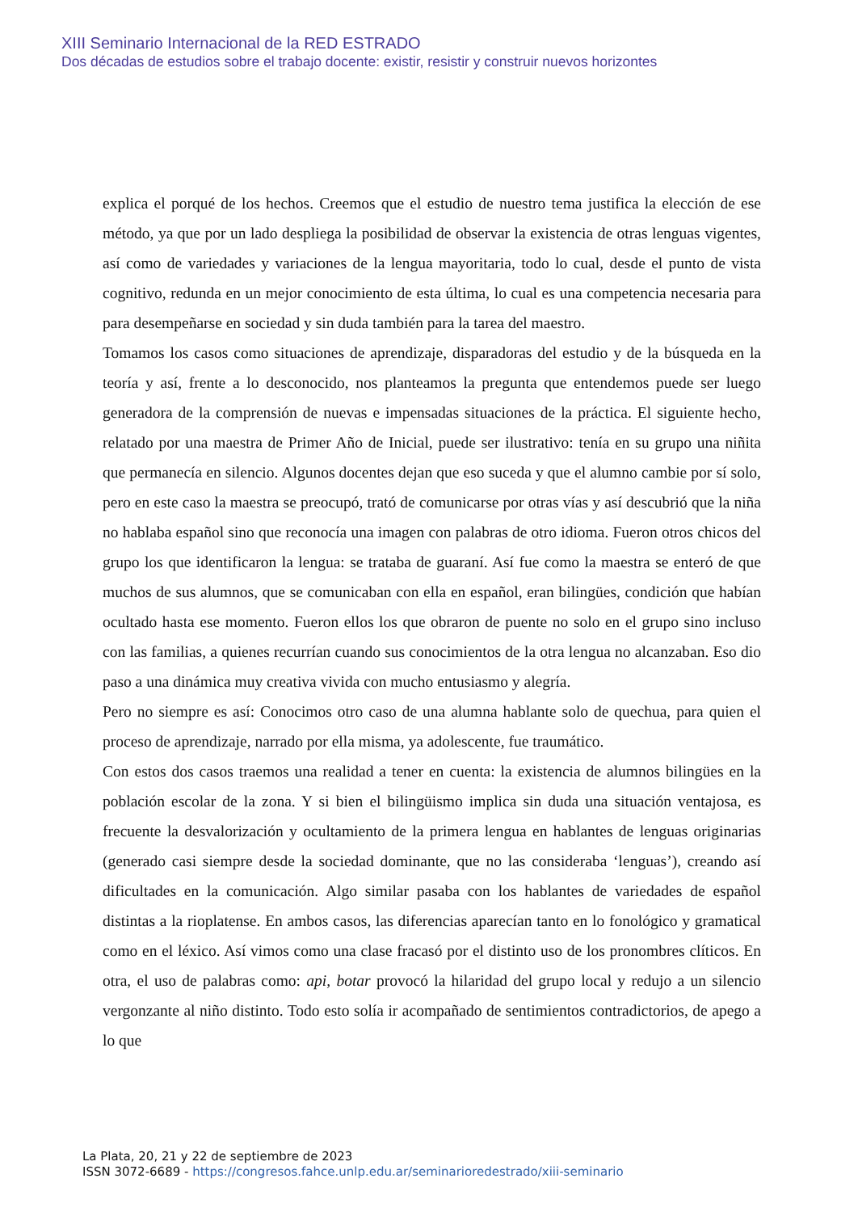XIII Seminario Internacional de la RED ESTRADO
Dos décadas de estudios sobre el trabajo docente: existir, resistir y construir nuevos horizontes
explica el porqué de los hechos. Creemos que el estudio de nuestro tema justifica la elección de ese método, ya que por un lado despliega la posibilidad de observar la existencia de otras lenguas vigentes, así como de variedades y variaciones de la lengua mayoritaria, todo lo cual, desde el punto de vista cognitivo, redunda en un mejor conocimiento de esta última, lo cual es una competencia necesaria para para desempeñarse en sociedad y sin duda también para la tarea del maestro.
Tomamos los casos como situaciones de aprendizaje, disparadoras del estudio y de la búsqueda en la teoría y así, frente a lo desconocido, nos planteamos la pregunta que entendemos puede ser luego generadora de la comprensión de nuevas e impensadas situaciones de la práctica. El siguiente hecho, relatado por una maestra de Primer Año de Inicial, puede ser ilustrativo: tenía en su grupo una niñita que permanecía en silencio. Algunos docentes dejan que eso suceda y que el alumno cambie por sí solo, pero en este caso la maestra se preocupó, trató de comunicarse por otras vías y así descubrió que la niña no hablaba español sino que reconocía una imagen con palabras de otro idioma. Fueron otros chicos del grupo los que identificaron la lengua: se trataba de guaraní. Así fue como la maestra se enteró de que muchos de sus alumnos, que se comunicaban con ella en español, eran bilingües, condición que habían ocultado hasta ese momento. Fueron ellos los que obraron de puente no solo en el grupo sino incluso con las familias, a quienes recurrían cuando sus conocimientos de la otra lengua no alcanzaban. Eso dio paso a una dinámica muy creativa vivida con mucho entusiasmo y alegría.
Pero no siempre es así: Conocimos otro caso de una alumna hablante solo de quechua, para quien el proceso de aprendizaje, narrado por ella misma, ya adolescente, fue traumático.
Con estos dos casos traemos una realidad a tener en cuenta: la existencia de alumnos bilingües en la población escolar de la zona. Y si bien el bilingüismo implica sin duda una situación ventajosa, es frecuente la desvalorización y ocultamiento de la primera lengua en hablantes de lenguas originarias (generado casi siempre desde la sociedad dominante, que no las consideraba ‘lenguas’), creando así dificultades en la comunicación. Algo similar pasaba con los hablantes de variedades de español distintas a la rioplatense. En ambos casos, las diferencias aparecían tanto en lo fonológico y gramatical como en el léxico. Así vimos como una clase fracasó por el distinto uso de los pronombres clíticos. En otra, el uso de palabras como: api, botar provocó la hilaridad del grupo local y redujo a un silencio vergonzante al niño distinto. Todo esto solía ir acompañado de sentimientos contradictorios, de apego a lo que
La Plata, 20, 21 y 22 de septiembre de 2023
ISSN 3072-6689 - https://congresos.fahce.unlp.edu.ar/seminarioredestrado/xiii-seminario